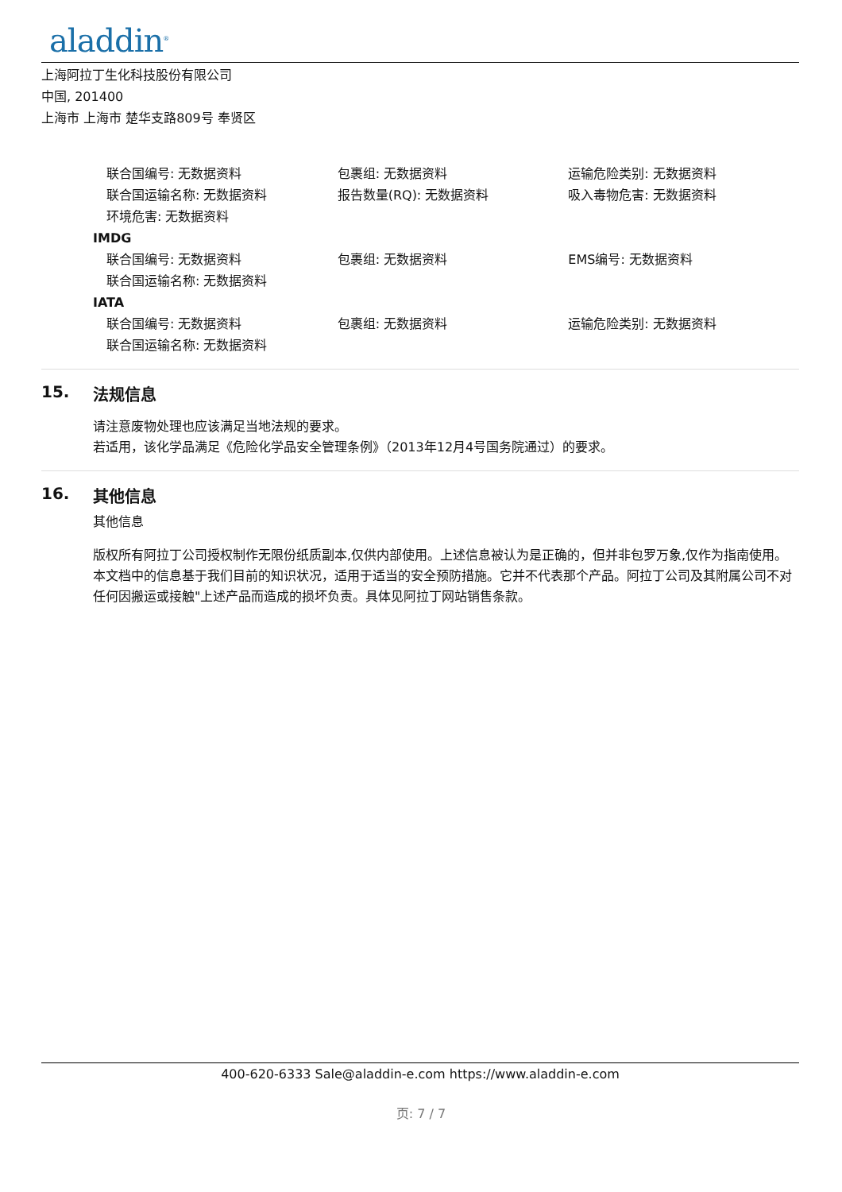aladdin<sup>®</sup>
上海阿拉丁生化科技股份有限公司
中国, 201400
上海市 上海市 楚华支路809号 奉贤区
联合国编号: 无数据资料 包裹组: 无数据资料 运输危险类别: 无数据资料
联合国运输名称: 无数据资料 报告数量(RQ): 无数据资料 吸入毒物危害: 无数据资料
环境危害: 无数据资料
IMDG
联合国编号: 无数据资料 包裹组: 无数据资料 EMS编号: 无数据资料
联合国运输名称: 无数据资料
IATA
联合国编号: 无数据资料 包裹组: 无数据资料 运输危险类别: 无数据资料
联合国运输名称: 无数据资料
15. 法规信息
请注意废物处理也应该满足当地法规的要求。
若适用，该化学品满足《危险化学品安全管理条例》（2013年12月4号国务院通过）的要求。
16. 其他信息
其他信息
版权所有阿拉丁公司授权制作无限份纸质副本,仅供内部使用。上述信息被认为是正确的，但并非包罗万象,仅作为指南使用。本文档中的信息基于我们目前的知识状况，适用于适当的安全预防措施。它并不代表那个产品。阿拉丁公司及其附属公司不对任何因搬运或接触"上述产品而造成的损坏负责。具体见阿拉丁网站销售条款。
400-620-6333 Sale@aladdin-e.com https://www.aladdin-e.com
页: 7 / 7